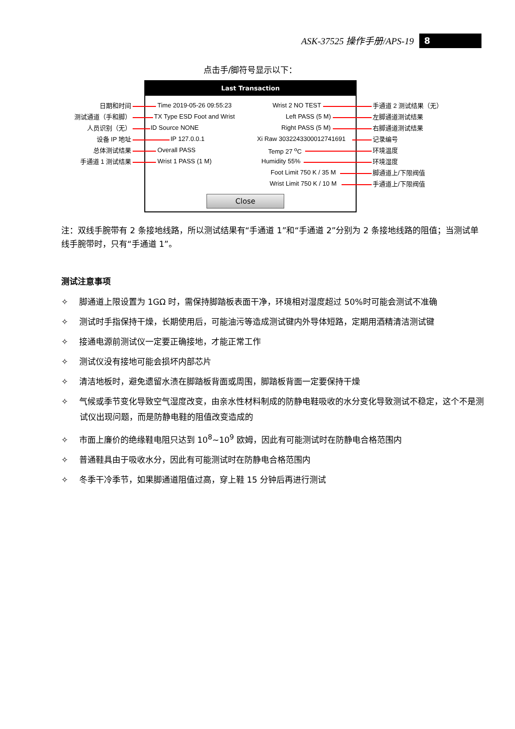ASK-37525 操作手册/APS-19 8
点击手/脚符号显示以下：
Last Transaction
Close
日期和时间
测试通道（手和脚）
人员识别（无）
设备 IP 地址
总体测试结果
手通道 1 测试结果
Time 2019-05-26 09:55:23
TX Type ESD Foot and Wrist
ID Source NONE
IP 127.0.0.1
Overall PASS
Wrist 1 PASS (1 M)
Wrist 2 NO TEST
Left PASS (5 M)
Right PASS (5 M)
Xi Raw 3032243300012741691
Temp 27 <sup>o</sup>C
Humidity 55%
Foot Limit 750 K / 35 M
Wrist Limit 750 K / 10 M
手通道 2 测试结果（无）
左脚通道测试结果
右脚通道测试结果
记录编号
环境温度
环境湿度
脚通道上/下限阀值
手通道上/下限阀值
注：双线手腕带有 2 条接地线路，所以测试结果有“手通道 1”和“手通道 2”分别为 2 条接地线路的阻值；当测试单线手腕带时，只有“手通道 1”。
测试注意事项
✧　 脚通道上限设置为 1GΩ 时，需保持脚踏板表面干净，环境相对湿度超过 50%时可能会测试不准确
✧　 测试时手指保持干燥，长期使用后，可能油污等造成测试键内外导体短路，定期用酒精清洁测试键
✧　 接通电源前测试仪一定要正确接地，才能正常工作
✧　 测试仪没有接地可能会损坏内部芯片
✧　 清洁地板时，避免遗留水渍在脚踏板背面或周围，脚踏板背面一定要保持干燥
✧　 气候或季节变化导致空气湿度改变，由亲水性材料制成的防静电鞋吸收的水分变化导致测试不稳定，这个不是测试仪出现问题，而是防静电鞋的阻值改变造成的
✧　 市面上廉价的绝缘鞋电阻只达到 10<sup>8</sup>~10<sup>9</sup> 欧姆，因此有可能测试时在防静电合格范围内
✧　 普通鞋具由于吸收水分，因此有可能测试时在防静电合格范围内
✧　 冬季干冷季节，如果脚通道阻值过高，穿上鞋 15 分钟后再进行测试